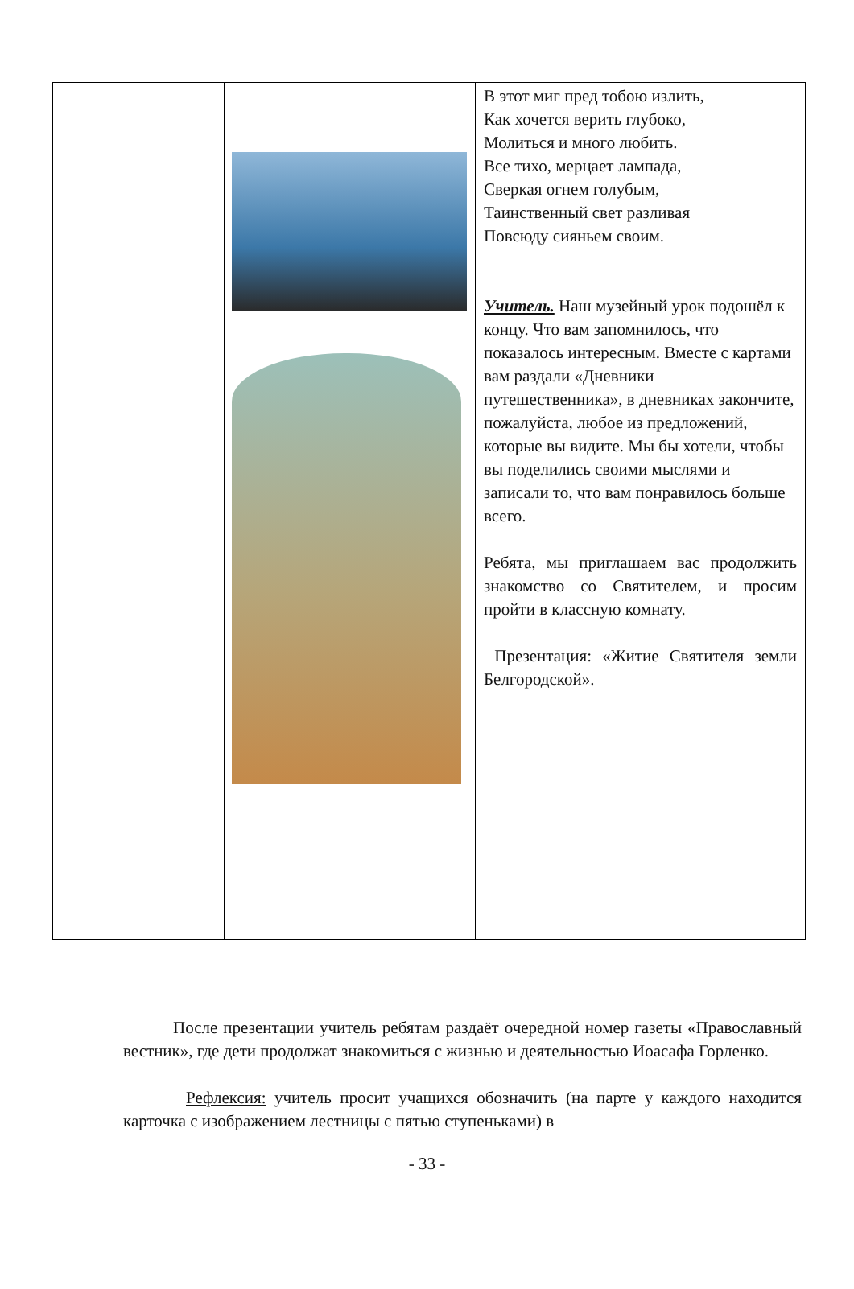| | | В этот миг пред тобою излить, Как хочется верить глубоко, Молиться и много любить. Все тихо, мерцает лампада, Сверкая огнем голубым, Таинственный свет разливая Повсюду сияньем своим. Учитель. Наш музейный урок подошёл к концу. Что вам запомнилось, что показалось интересным. Вместе с картами вам раздали «Дневники путешественника», в дневниках закончите, пожалуйста, любое из предложений, которые вы видите. Мы бы хотели, чтобы вы поделились своими мыслями и записали то, что вам понравилось больше всего. Ребята, мы приглашаем вас продолжить знакомство со Святителем, и просим пройти в классную комнату. Презентация: «Житие Святителя земли Белгородской». |
После презентации учитель ребятам раздаёт очередной номер газеты «Православный вестник», где дети продолжат знакомиться с жизнью и деятельностью Иоасафа Горленко.
Рефлексия: учитель просит учащихся обозначить (на парте у каждого находится карточка с изображением лестницы с пятью ступеньками) в
- 33 -